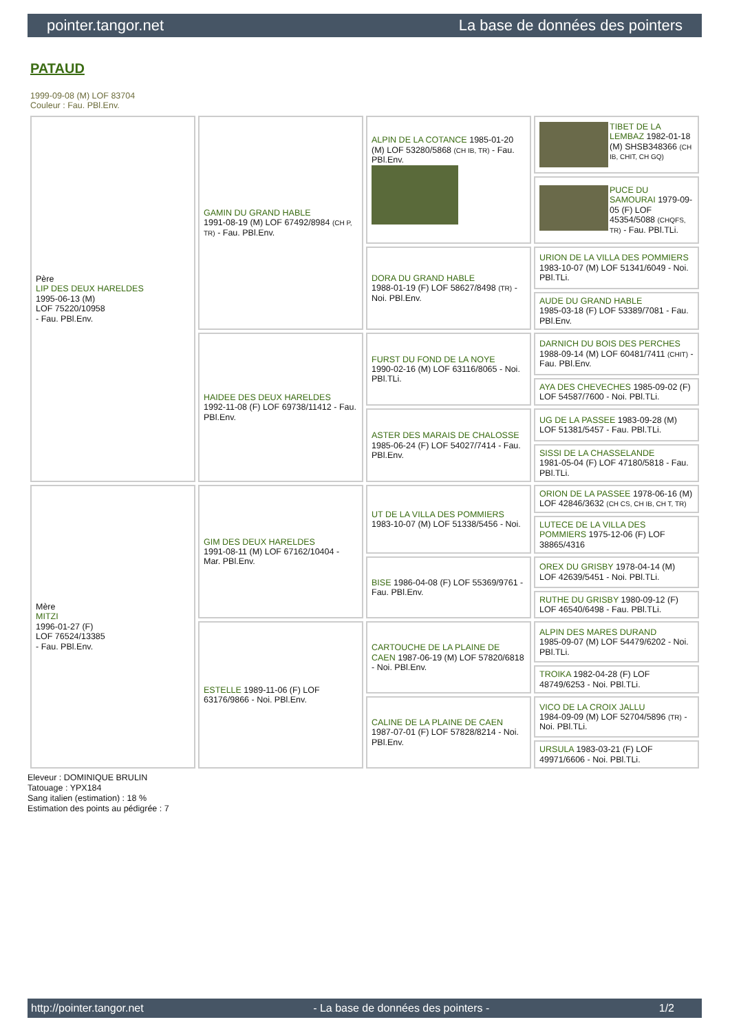pointer.tangor.net La base de données des pointers
PATAUD
1999-09-08 (M) LOF 83704
Couleur : Fau. PBl.Env.
| Père LIP DES DEUX HARELDES 1995-06-13 (M) LOF 75220/10958 - Fau. PBl.Env. | GAMIN DU GRAND HABLE 1991-08-19 (M) LOF 67492/8984 (CH P, TR) - Fau. PBl.Env. | ALPIN DE LA COTANCE 1985-01-20 (M) LOF 53280/5868 (CH IB, TR) - Fau. PBl.Env. | TIBET DE LA LEMBAZ 1982-01-18 (M) SHSB348366 (CH IB, CHIT, CH GQ) |
| | | | PUCE DU SAMOURAI 1979-09-05 (F) LOF 45354/5088 (CHQFS, TR) - Fau. PBl.TLi. |
| | | DORA DU GRAND HABLE 1988-01-19 (F) LOF 58627/8498 (TR) - Noi. PBl.Env. | URION DE LA VILLA DES POMMIERS 1983-10-07 (M) LOF 51341/6049 - Noi. PBl.TLi. |
| | | | AUDE DU GRAND HABLE 1985-03-18 (F) LOF 53389/7081 - Fau. PBl.Env. |
| | HAIDEE DES DEUX HARELDES 1992-11-08 (F) LOF 69738/11412 - Fau. PBl.Env. | FURST DU FOND DE LA NOYE 1990-02-16 (M) LOF 63116/8065 - Noi. PBl.TLi. | DARNICH DU BOIS DES PERCHES 1988-09-14 (M) LOF 60481/7411 (CHIT) - Fau. PBl.Env. |
| | | | AYA DES CHEVECHES 1985-09-02 (F) LOF 54587/7600 - Noi. PBl.TLi. |
| | | ASTER DES MARAIS DE CHALOSSE 1985-06-24 (F) LOF 54027/7414 - Fau. PBl.Env. | UG DE LA PASSEE 1983-09-28 (M) LOF 51381/5457 - Fau. PBl.TLi. |
| | | | SISSI DE LA CHASSELANDE 1981-05-04 (F) LOF 47180/5818 - Fau. PBl.TLi. |
| Mère MITZI 1996-01-27 (F) LOF 76524/13385 - Fau. PBl.Env. | GIM DES DEUX HARELDES 1991-08-11 (M) LOF 67162/10404 - Mar. PBl.Env. | UT DE LA VILLA DES POMMIERS 1983-10-07 (M) LOF 51338/5456 - Noi. | ORION DE LA PASSEE 1978-06-16 (M) LOF 42846/3632 (CH CS, CH IB, CH T, TR) |
| | | | LUTECE DE LA VILLA DES POMMIERS 1975-12-06 (F) LOF 38865/4316 |
| | | BISE 1986-04-08 (F) LOF 55369/9761 - Fau. PBl.Env. | OREX DU GRISBY 1978-04-14 (M) LOF 42639/5451 - Noi. PBl.TLi. |
| | | | RUTHE DU GRISBY 1980-09-12 (F) LOF 46540/6498 - Fau. PBl.TLi. |
| | ESTELLE 1989-11-06 (F) LOF 63176/9866 - Noi. PBl.Env. | CARTOUCHE DE LA PLAINE DE CAEN 1987-06-19 (M) LOF 57820/6818 - Noi. PBl.Env. | ALPIN DES MARES DURAND 1985-09-07 (M) LOF 54479/6202 - Noi. PBl.TLi. |
| | | | TROIKA 1982-04-28 (F) LOF 48749/6253 - Noi. PBl.TLi. |
| | | CALINE DE LA PLAINE DE CAEN 1987-07-01 (F) LOF 57828/8214 - Noi. PBl.Env. | VICO DE LA CROIX JALLU 1984-09-09 (M) LOF 52704/5896 (TR) - Noi. PBl.TLi. |
| | | | URSULA 1983-03-21 (F) LOF 49971/6606 - Noi. PBl.TLi. |
Eleveur : DOMINIQUE BRULIN
Tatouage : YPX184
Sang italien (estimation) : 18 %
Estimation des points au pédigrée : 7
http://pointer.tangor.net - La base de données des pointers - 1/2